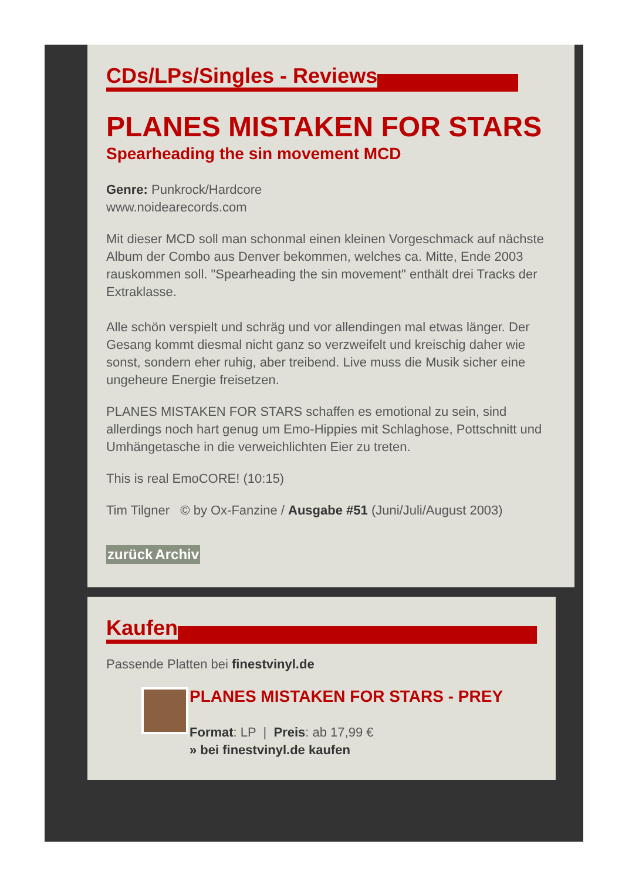CDs/LPs/Singles - Reviews
PLANES MISTAKEN FOR STARS
Spearheading the sin movement MCD
Genre: Punkrock/Hardcore
www.noidearecords.com
Mit dieser MCD soll man schonmal einen kleinen Vorgeschmack auf nächste Album der Combo aus Denver bekommen, welches ca. Mitte, Ende 2003 rauskommen soll. "Spearheading the sin movement" enthält drei Tracks der Extraklasse.
Alle schön verspielt und schräg und vor allendingen mal etwas länger. Der Gesang kommt diesmal nicht ganz so verzweifelt und kreischig daher wie sonst, sondern eher ruhig, aber treibend. Live muss die Musik sicher eine ungeheure Energie freisetzen.
PLANES MISTAKEN FOR STARS schaffen es emotional zu sein, sind allerdings noch hart genug um Emo-Hippies mit Schlaghose, Pottschnitt und Umhängetasche in die verweichlichten Eier zu treten.
This is real EmoCORE! (10:15)
Tim Tilgner © by Ox-Fanzine / Ausgabe #51 (Juni/Juli/August 2003)
zurück Archiv
Kaufen
Passende Platten bei finestvinyl.de
PLANES MISTAKEN FOR STARS - PREY
Format: LP | Preis: ab 17,99 €
» bei finestvinyl.de kaufen